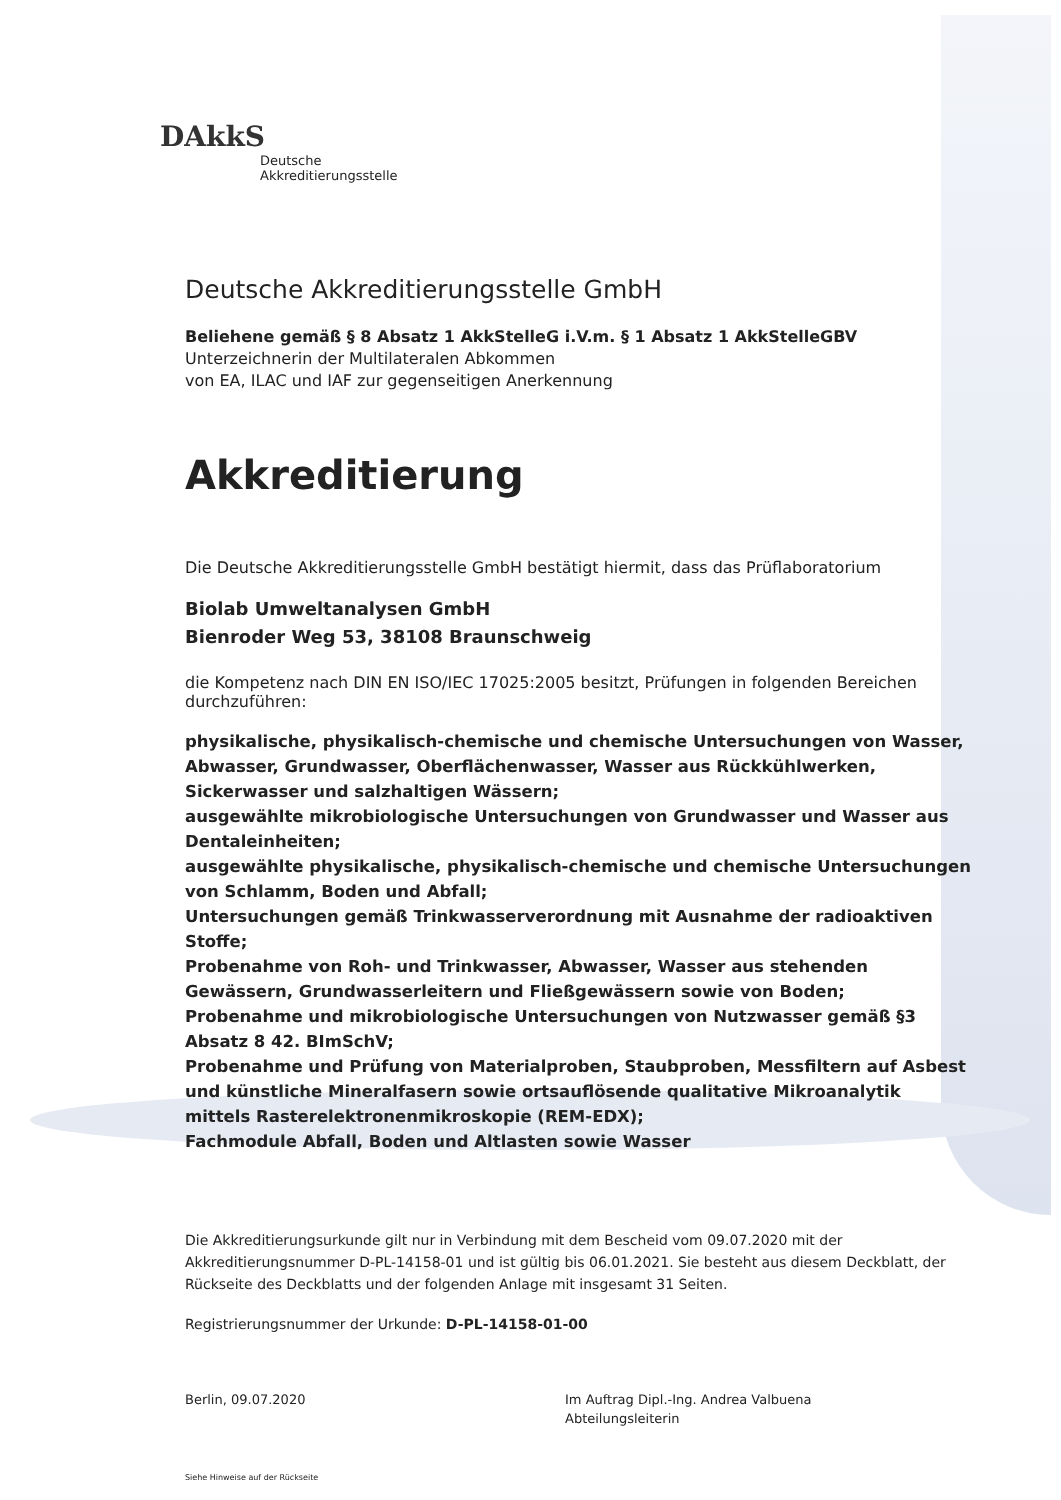DAkkS
Deutsche
Akkreditierungsstelle
Deutsche Akkreditierungsstelle GmbH
Beliehene gemäß § 8 Absatz 1 AkkStelleG i.V.m. § 1 Absatz 1 AkkStelleGBV
Unterzeichnerin der Multilateralen Abkommen
von EA, ILAC und IAF zur gegenseitigen Anerkennung
Akkreditierung
Die Deutsche Akkreditierungsstelle GmbH bestätigt hiermit, dass das Prüflaboratorium
Biolab Umweltanalysen GmbH
Bienroder Weg 53, 38108 Braunschweig
die Kompetenz nach DIN EN ISO/IEC 17025:2005 besitzt, Prüfungen in folgenden Bereichen durchzuführen:
physikalische, physikalisch-chemische und chemische Untersuchungen von Wasser, Abwasser, Grundwasser, Oberflächenwasser, Wasser aus Rückkühlwerken, Sickerwasser und salzhaltigen Wässern;
ausgewählte mikrobiologische Untersuchungen von Grundwasser und Wasser aus Dentaleinheiten;
ausgewählte physikalische, physikalisch-chemische und chemische Untersuchungen von Schlamm, Boden und Abfall;
Untersuchungen gemäß Trinkwasserverordnung mit Ausnahme der radioaktiven Stoffe;
Probenahme von Roh- und Trinkwasser, Abwasser, Wasser aus stehenden Gewässern, Grundwasserleitern und Fließgewässern sowie von Boden;
Probenahme und mikrobiologische Untersuchungen von Nutzwasser gemäß §3 Absatz 8 42. BImSchV;
Probenahme und Prüfung von Materialproben, Staubproben, Messfiltern auf Asbest und künstliche Mineralfasern sowie ortsauflösende qualitative Mikroanalytik mittels Rasterelektronenmikroskopie (REM-EDX);
Fachmodule Abfall, Boden und Altlasten sowie Wasser
Die Akkreditierungsurkunde gilt nur in Verbindung mit dem Bescheid vom 09.07.2020 mit der Akkreditierungsnummer D-PL-14158-01 und ist gültig bis 06.01.2021. Sie besteht aus diesem Deckblatt, der Rückseite des Deckblatts und der folgenden Anlage mit insgesamt 31 Seiten.
Registrierungsnummer der Urkunde: D-PL-14158-01-00
Berlin, 09.07.2020 Im Auftrag Dipl.-Ing. Andrea Valbuena
Abteilungsleiterin
Siehe Hinweise auf der Rückseite